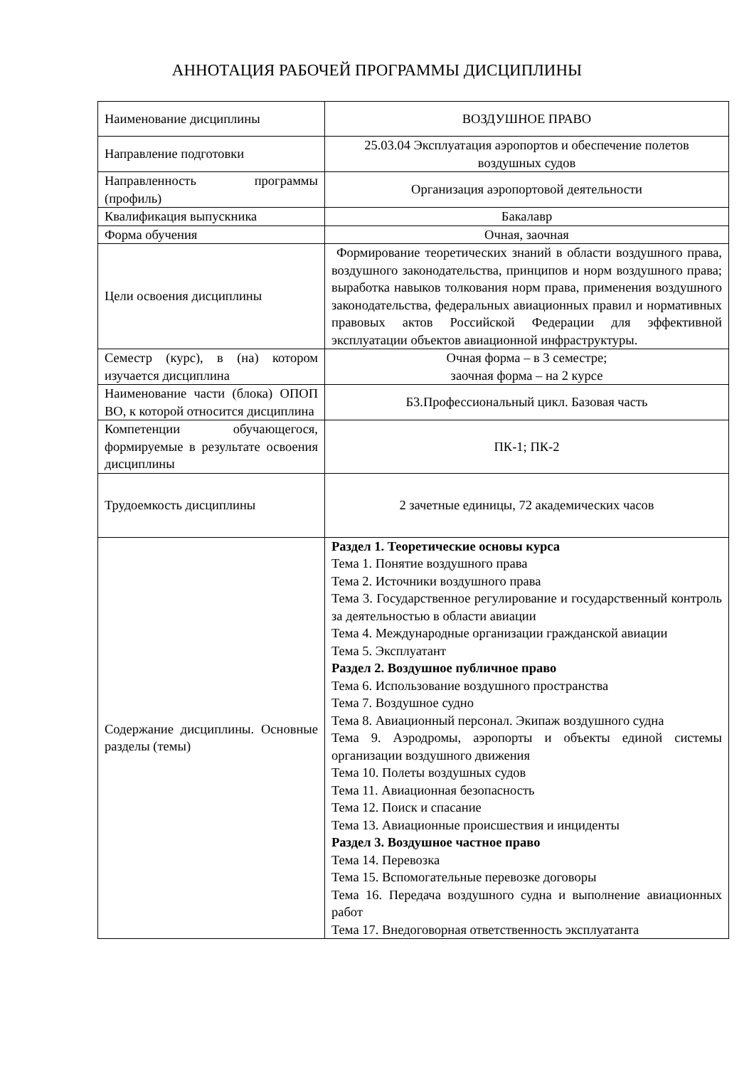АННОТАЦИЯ РАБОЧЕЙ ПРОГРАММЫ ДИСЦИПЛИНЫ
| Наименование дисциплины | ВОЗДУШНОЕ ПРАВО |
| Направление подготовки | 25.03.04 Эксплуатация аэропортов и обеспечение полетов воздушных судов |
| Направленность программы (профиль) | Организация аэропортовой деятельности |
| Квалификация выпускника | Бакалавр |
| Форма обучения | Очная, заочная |
| Цели освоения дисциплины | Формирование теоретических знаний в области воздушного права, воздушного законодательства, принципов и норм воздушного права; выработка навыков толкования норм права, применения воздушного законодательства, федеральных авиационных правил и нормативных правовых актов Российской Федерации для эффективной эксплуатации объектов авиационной инфраструктуры. |
| Семестр (курс), в (на) котором изучается дисциплина | Очная форма – в 3 семестре; заочная форма – на 2 курсе |
| Наименование части (блока) ОПОП ВО, к которой относится дисциплина | Б3.Профессиональный цикл. Базовая часть |
| Компетенции обучающегося, формируемые в результате освоения дисциплины | ПК-1; ПК-2 |
| Трудоемкость дисциплины | 2 зачетные единицы, 72 академических часов |
| Содержание дисциплины. Основные разделы (темы) | Раздел 1. Теоретические основы курса Тема 1. Понятие воздушного права Тема 2. Источники воздушного права Тема 3. Государственное регулирование и государственный контроль за деятельностью в области авиации Тема 4. Международные организации гражданской авиации Тема 5. Эксплуатант Раздел 2. Воздушное публичное право Тема 6. Использование воздушного пространства Тема 7. Воздушное судно Тема 8. Авиационный персонал. Экипаж воздушного судна Тема 9. Аэродромы, аэропорты и объекты единой системы организации воздушного движения Тема 10. Полеты воздушных судов Тема 11. Авиационная безопасность Тема 12. Поиск и спасание Тема 13. Авиационные происшествия и инциденты Раздел 3. Воздушное частное право Тема 14. Перевозка Тема 15. Вспомогательные перевозке договоры Тема 16. Передача воздушного судна и выполнение авиационных работ Тема 17. Внедоговорная ответственность эксплуатанта |